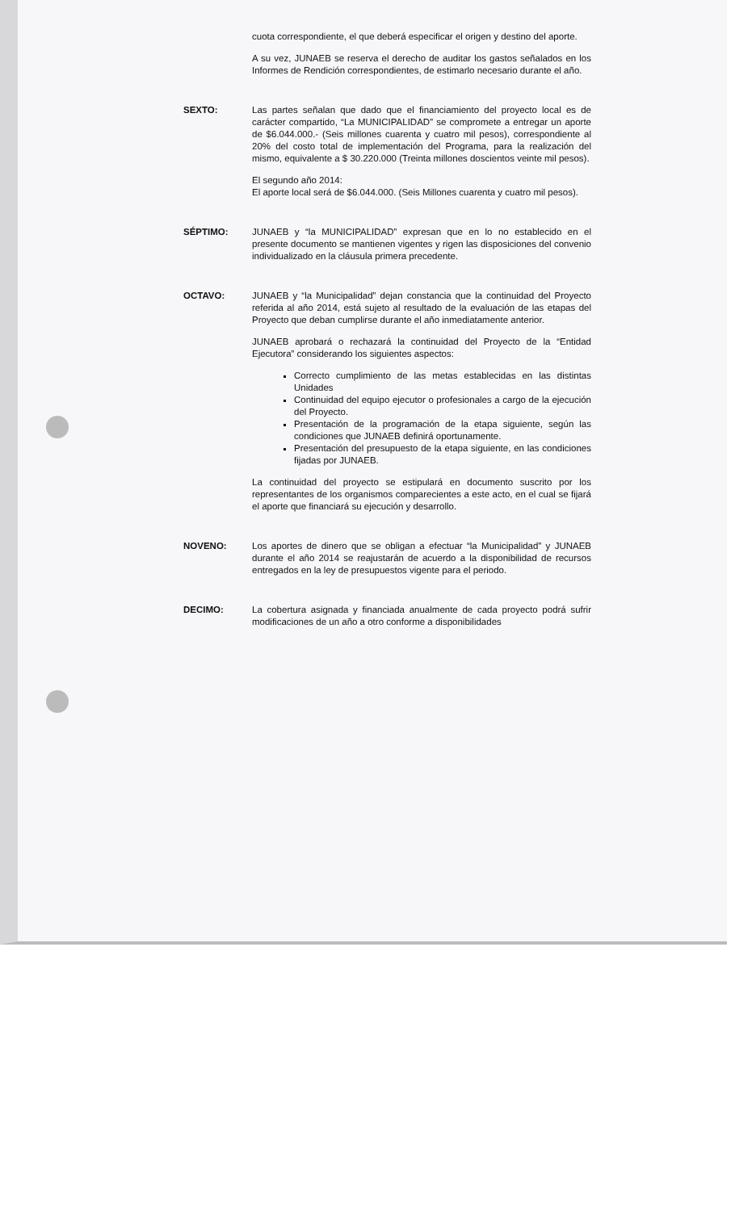cuota correspondiente, el que deberá especificar el origen y destino del aporte.
A su vez, JUNAEB se reserva el derecho de auditar los gastos señalados en los Informes de Rendición correspondientes, de estimarlo necesario durante el año.
SEXTO: Las partes señalan que dado que el financiamiento del proyecto local es de carácter compartido, “La MUNICIPALIDAD” se compromete a entregar un aporte de $6.044.000.- (Seis millones cuarenta y cuatro mil pesos), correspondiente al 20% del costo total de implementación del Programa, para la realización del mismo, equivalente a $ 30.220.000 (Treinta millones doscientos veinte mil pesos).
El segundo año 2014:
El aporte local será de $6.044.000. (Seis Millones cuarenta y cuatro mil pesos).
SÉPTIMO: JUNAEB y “la MUNICIPALIDAD” expresan que en lo no establecido en el presente documento se mantienen vigentes y rigen las disposiciones del convenio individualizado en la cláusula primera precedente.
OCTAVO: JUNAEB y “la Municipalidad” dejan constancia que la continuidad del Proyecto referida al año 2014, está sujeto al resultado de la evaluación de las etapas del Proyecto que deban cumplirse durante el año inmediatamente anterior.
JUNAEB aprobará o rechazará la continuidad del Proyecto de la “Entidad Ejecutora” considerando los siguientes aspectos:
Correcto cumplimiento de las metas establecidas en las distintas Unidades
Continuidad del equipo ejecutor o profesionales a cargo de la ejecución del Proyecto.
Presentación de la programación de la etapa siguiente, según las condiciones que JUNAEB definirá oportunamente.
Presentación del presupuesto de la etapa siguiente, en las condiciones fijadas por JUNAEB.
La continuidad del proyecto se estipulará en documento suscrito por los representantes de los organismos comparecientes a este acto, en el cual se fijará el aporte que financiará su ejecución y desarrollo.
NOVENO: Los aportes de dinero que se obligan a efectuar “la Municipalidad” y JUNAEB durante el año 2014 se reajustarán de acuerdo a la disponibilidad de recursos entregados en la ley de presupuestos vigente para el periodo.
DECIMO: La cobertura asignada y financiada anualmente de cada proyecto podrá sufrir modificaciones de un año a otro conforme a disponibilidades